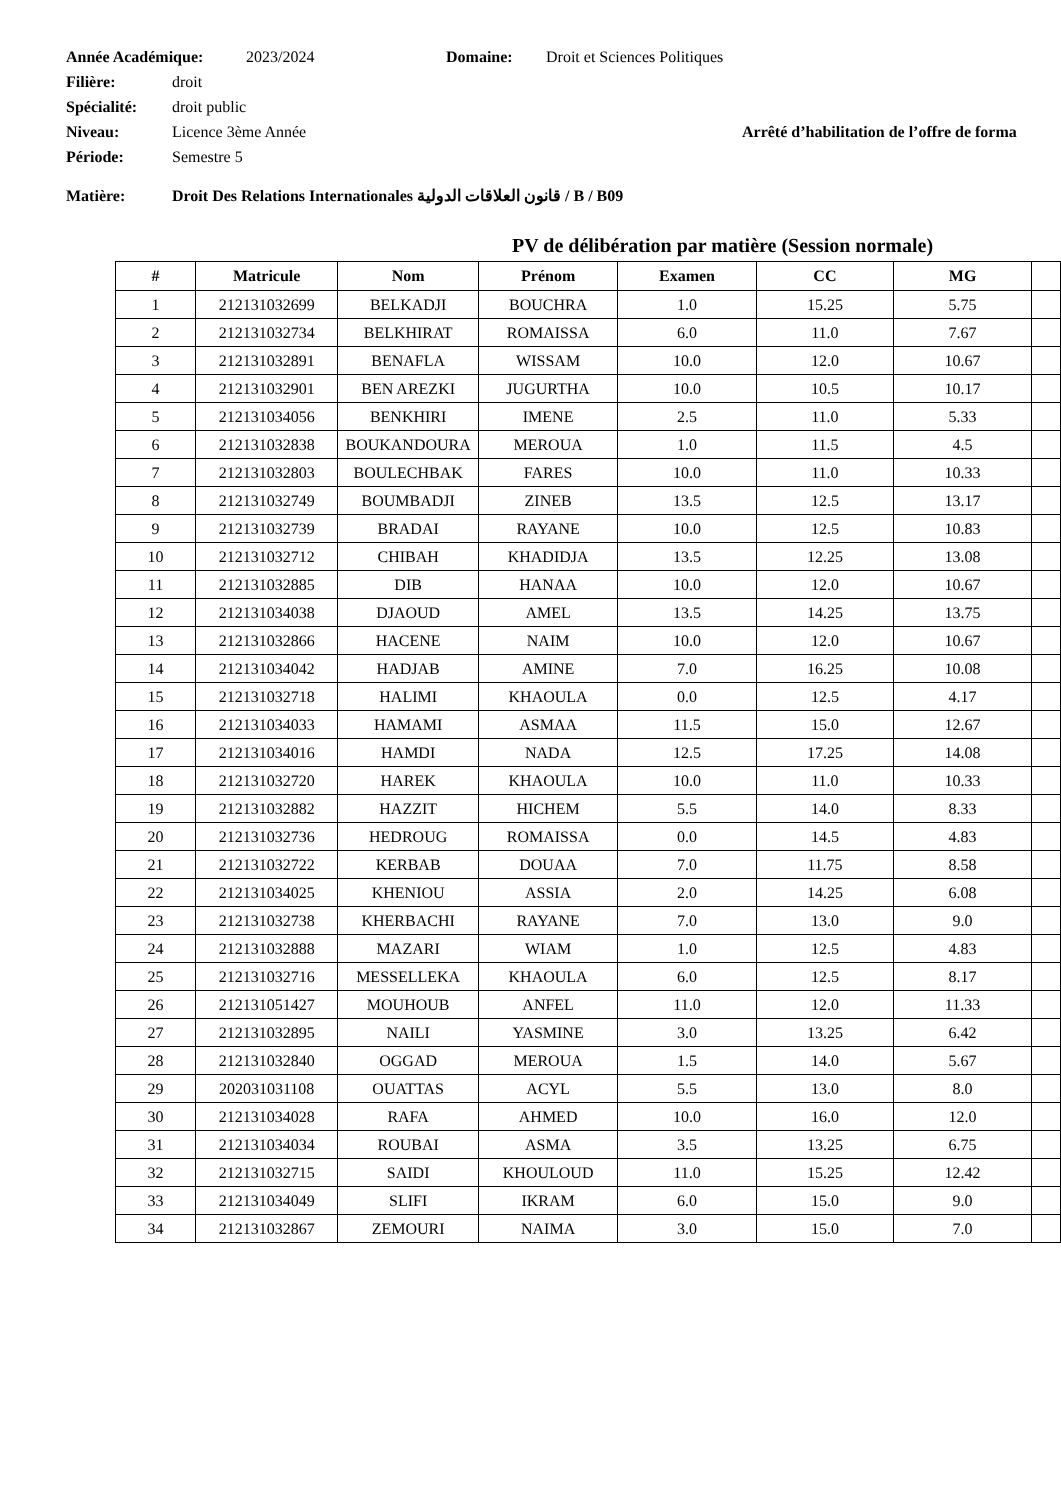Année Académique: 2023/2024 Domaine: Droit et Sciences Politiques
Filière: droit
Spécialité: droit public
Niveau: Licence 3ème Année Arrêté d’habilitation de l’offre de forma
Période: Semestre 5
Matière: Droit Des Relations Internationales قانون العلاقات الدولية / B / B09
PV de délibération par matière (Session normale)
| # | Matricule | Nom | Prénom | Examen | CC | MG | |
| --- | --- | --- | --- | --- | --- | --- | --- |
| 1 | 212131032699 | BELKADJI | BOUCHRA | 1.0 | 15.25 | 5.75 | |
| 2 | 212131032734 | BELKHIRAT | ROMAISSA | 6.0 | 11.0 | 7.67 | |
| 3 | 212131032891 | BENAFLA | WISSAM | 10.0 | 12.0 | 10.67 | |
| 4 | 212131032901 | BEN AREZKI | JUGURTHA | 10.0 | 10.5 | 10.17 | |
| 5 | 212131034056 | BENKHIRI | IMENE | 2.5 | 11.0 | 5.33 | |
| 6 | 212131032838 | BOUKANDOURA | MEROUA | 1.0 | 11.5 | 4.5 | |
| 7 | 212131032803 | BOULECHBAK | FARES | 10.0 | 11.0 | 10.33 | |
| 8 | 212131032749 | BOUMBADJI | ZINEB | 13.5 | 12.5 | 13.17 | |
| 9 | 212131032739 | BRADAI | RAYANE | 10.0 | 12.5 | 10.83 | |
| 10 | 212131032712 | CHIBAH | KHADIDJA | 13.5 | 12.25 | 13.08 | |
| 11 | 212131032885 | DIB | HANAA | 10.0 | 12.0 | 10.67 | |
| 12 | 212131034038 | DJAOUD | AMEL | 13.5 | 14.25 | 13.75 | |
| 13 | 212131032866 | HACENE | NAIM | 10.0 | 12.0 | 10.67 | |
| 14 | 212131034042 | HADJAB | AMINE | 7.0 | 16.25 | 10.08 | |
| 15 | 212131032718 | HALIMI | KHAOULA | 0.0 | 12.5 | 4.17 | |
| 16 | 212131034033 | HAMAMI | ASMAA | 11.5 | 15.0 | 12.67 | |
| 17 | 212131034016 | HAMDI | NADA | 12.5 | 17.25 | 14.08 | |
| 18 | 212131032720 | HAREK | KHAOULA | 10.0 | 11.0 | 10.33 | |
| 19 | 212131032882 | HAZZIT | HICHEM | 5.5 | 14.0 | 8.33 | |
| 20 | 212131032736 | HEDROUG | ROMAISSA | 0.0 | 14.5 | 4.83 | |
| 21 | 212131032722 | KERBAB | DOUAA | 7.0 | 11.75 | 8.58 | |
| 22 | 212131034025 | KHENIOU | ASSIA | 2.0 | 14.25 | 6.08 | |
| 23 | 212131032738 | KHERBACHI | RAYANE | 7.0 | 13.0 | 9.0 | |
| 24 | 212131032888 | MAZARI | WIAM | 1.0 | 12.5 | 4.83 | |
| 25 | 212131032716 | MESSELLEKA | KHAOULA | 6.0 | 12.5 | 8.17 | |
| 26 | 212131051427 | MOUHOUB | ANFEL | 11.0 | 12.0 | 11.33 | |
| 27 | 212131032895 | NAILI | YASMINE | 3.0 | 13.25 | 6.42 | |
| 28 | 212131032840 | OGGAD | MEROUA | 1.5 | 14.0 | 5.67 | |
| 29 | 202031031108 | OUATTAS | ACYL | 5.5 | 13.0 | 8.0 | |
| 30 | 212131034028 | RAFA | AHMED | 10.0 | 16.0 | 12.0 | |
| 31 | 212131034034 | ROUBAI | ASMA | 3.5 | 13.25 | 6.75 | |
| 32 | 212131032715 | SAIDI | KHOULOUD | 11.0 | 15.25 | 12.42 | |
| 33 | 212131034049 | SLIFI | IKRAM | 6.0 | 15.0 | 9.0 | |
| 34 | 212131032867 | ZEMOURI | NAIMA | 3.0 | 15.0 | 7.0 | |